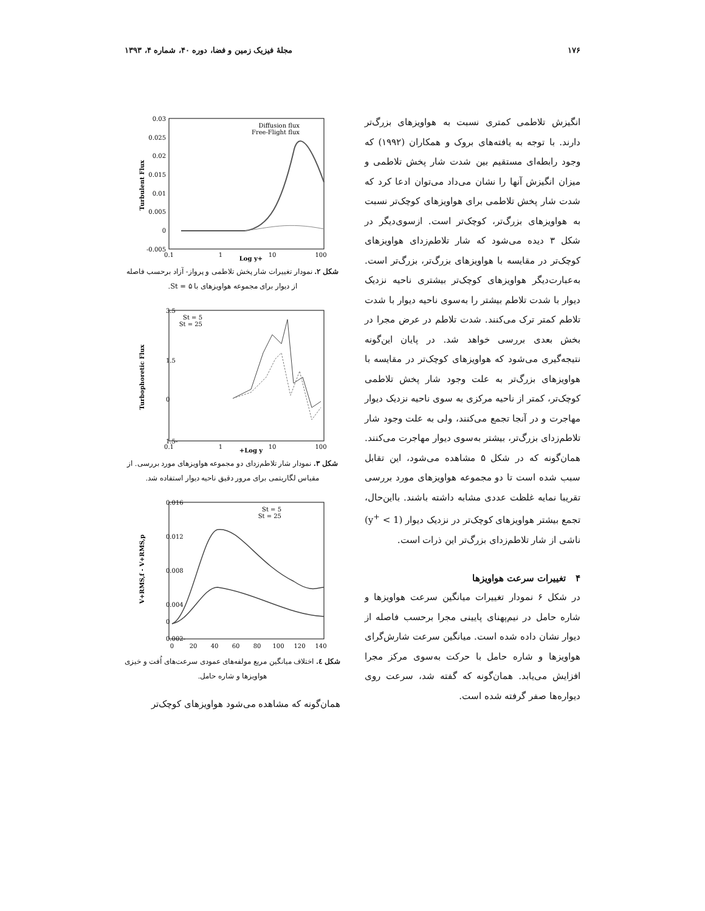۱۷۶ مجلۀ فیزیک زمین و فضا، دوره ۴۰، شماره ۴، ۱۳۹۳
انگیزش تلاطمی کمتری نسبت به هواویزهای بزرگ‌تر دارند. با توجه به یافته‌های بروک و همکاران (۱۹۹۲) که وجود رابطه‌ای مستقیم بین شدت شار پخش تلاطمی و میزان انگیزش آنها را نشان می‌داد می‌توان ادعا کرد که شدت شار پخش تلاطمی برای هواویزهای کوچک‌تر نسبت به هواویزهای بزرگ‌تر، کوچک‌تر است. ازسوی‌دیگر در شکل ۳ دیده می‌شود که شار تلاطم‌زدای هواویزهای کوچک‌تر در مقایسه با هواویزهای بزرگ‌تر، بزرگ‌تر است. به‌عبارت‌دیگر هواویزهای کوچک‌تر بیشتری ناحیه نزدیک دیوار با شدت تلاطم بیشتر را به‌سوی ناحیه دیوار با شدت تلاطم کمتر ترک می‌کنند. شدت تلاطم در عرض مجرا در بخش بعدی بررسی خواهد شد. در پایان این‌گونه نتیجه‌گیری می‌شود که هواویزهای کوچک‌تر در مقایسه با هواویزهای بزرگ‌تر به علت وجود شار پخش تلاطمی کوچک‌تر، کمتر از ناحیه مرکزی به سوی ناحیه نزدیک دیوار مهاجرت و در آنجا تجمع می‌کنند، ولی به علت وجود شار تلاطم‌زدای بزرگ‌تر، بیشتر به‌سوی دیوار مهاجرت می‌کنند. همان‌گونه که در شکل ۵ مشاهده می‌شود، این تقابل سبب شده است تا دو مجموعه هواویزهای مورد بررسی تقریبا نمایه غلظت عددی مشابه داشته باشند. بااین‌حال، تجمع بیشتر هواویزهای کوچک‌تر در نزدیک دیوار (y<sup>+</sup> < 1) ناشی از شار تلاطم‌زدای بزرگ‌تر این ذرات است.
۴ تغییرات سرعت هواویزها
در شکل ۶ نمودار تغییرات میانگین سرعت هواویزها و شاره حامل در نیم‌پهنای پایینی مجرا برحسب فاصله از دیوار نشان داده شده است. میانگین سرعت شارش‌گرای هواویزها و شاره حامل با حرکت به‌سوی مرکز مجرا افزایش می‌یابد. همان‌گونه که گفته شد، سرعت روی دیواره‌ها صفر گرفته شده است.
0.03
0.025
0.02
0.015
0.01
0.005
0
-0.005
0.1
1
10
100
Log y+
Turbulent Flux
Diffusion flux
Free-Flight flux
شکل ۲. نمودار تغییرات شار پخش تلاطمی و پرواز- آزاد برحسب فاصله از دیوار برای مجموعه هواویزهای با St = ۵.
3.5
1.5
0
-1.5
0.1
1
10
100
Log y+
Turbophoretic Flux
St = 5
St = 25
شکل ۳. نمودار شار تلاطم‌زدای دو مجموعه هواویزهای مورد بررسی. از مقیاس لگاریتمی برای مرور دقیق ناحیه دیوار استفاده شد.
0.016
0.012
0.008
0.004
0
-0.002
0
20
40
60
80
100
120
140
V+RMS,f - V+RMS,p
St = 5
St = 25
شکل ٤. اختلاف میانگین مربع مولفه‌های عمودی سرعت‌های اُفت و خیزی هواویزها و شاره حامل.
همان‌گونه که مشاهده می‌شود هواویزهای کوچک‌تر